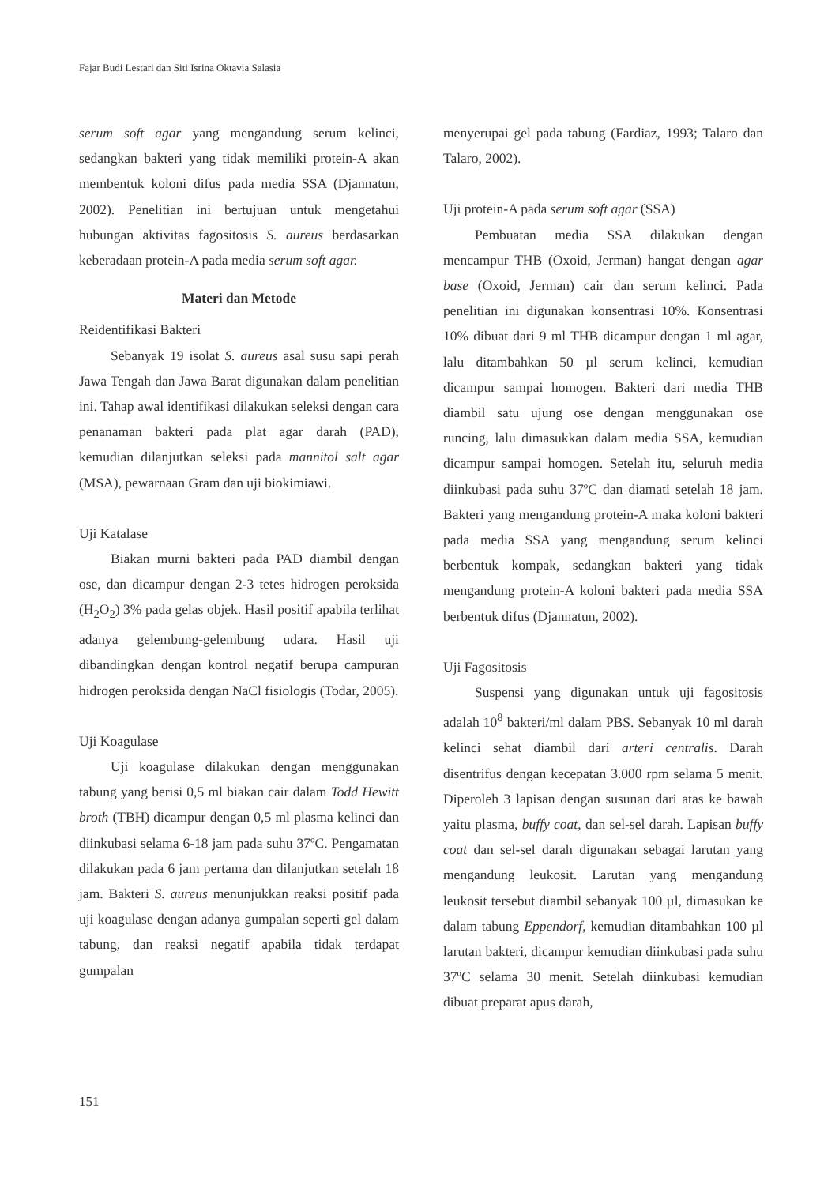Fajar Budi Lestari dan Siti Isrina Oktavia Salasia
serum soft agar yang mengandung serum kelinci, sedangkan bakteri yang tidak memiliki protein-A akan membentuk koloni difus pada media SSA (Djannatun, 2002). Penelitian ini bertujuan untuk mengetahui hubungan aktivitas fagositosis S. aureus berdasarkan keberadaan protein-A pada media serum soft agar.
Materi dan Metode
Reidentifikasi Bakteri
Sebanyak 19 isolat S. aureus asal susu sapi perah Jawa Tengah dan Jawa Barat digunakan dalam penelitian ini. Tahap awal identifikasi dilakukan seleksi dengan cara penanaman bakteri pada plat agar darah (PAD), kemudian dilanjutkan seleksi pada mannitol salt agar (MSA), pewarnaan Gram dan uji biokimiawi.
Uji Katalase
Biakan murni bakteri pada PAD diambil dengan ose, dan dicampur dengan 2-3 tetes hidrogen peroksida (H<sub>2</sub>O<sub>2</sub>) 3% pada gelas objek. Hasil positif apabila terlihat adanya gelembung-gelembung udara. Hasil uji dibandingkan dengan kontrol negatif berupa campuran hidrogen peroksida dengan NaCl fisiologis (Todar, 2005).
Uji Koagulase
Uji koagulase dilakukan dengan menggunakan tabung yang berisi 0,5 ml biakan cair dalam Todd Hewitt broth (TBH) dicampur dengan 0,5 ml plasma kelinci dan diinkubasi selama 6-18 jam pada suhu 37ºC. Pengamatan dilakukan pada 6 jam pertama dan dilanjutkan setelah 18 jam. Bakteri S. aureus menunjukkan reaksi positif pada uji koagulase dengan adanya gumpalan seperti gel dalam tabung, dan reaksi negatif apabila tidak terdapat gumpalan
menyerupai gel pada tabung (Fardiaz, 1993; Talaro dan Talaro, 2002).
Uji protein-A pada serum soft agar (SSA)
Pembuatan media SSA dilakukan dengan mencampur THB (Oxoid, Jerman) hangat dengan agar base (Oxoid, Jerman) cair dan serum kelinci. Pada penelitian ini digunakan konsentrasi 10%. Konsentrasi 10% dibuat dari 9 ml THB dicampur dengan 1 ml agar, lalu ditambahkan 50 µl serum kelinci, kemudian dicampur sampai homogen. Bakteri dari media THB diambil satu ujung ose dengan menggunakan ose runcing, lalu dimasukkan dalam media SSA, kemudian dicampur sampai homogen. Setelah itu, seluruh media diinkubasi pada suhu 37ºC dan diamati setelah 18 jam. Bakteri yang mengandung protein-A maka koloni bakteri pada media SSA yang mengandung serum kelinci berbentuk kompak, sedangkan bakteri yang tidak mengandung protein-A koloni bakteri pada media SSA berbentuk difus (Djannatun, 2002).
Uji Fagositosis
Suspensi yang digunakan untuk uji fagositosis adalah 10<sup>8</sup> bakteri/ml dalam PBS. Sebanyak 10 ml darah kelinci sehat diambil dari arteri centralis. Darah disentrifus dengan kecepatan 3.000 rpm selama 5 menit. Diperoleh 3 lapisan dengan susunan dari atas ke bawah yaitu plasma, buffy coat, dan sel-sel darah. Lapisan buffy coat dan sel-sel darah digunakan sebagai larutan yang mengandung leukosit. Larutan yang mengandung leukosit tersebut diambil sebanyak 100 µl, dimasukan ke dalam tabung Eppendorf, kemudian ditambahkan 100 µl larutan bakteri, dicampur kemudian diinkubasi pada suhu 37ºC selama 30 menit. Setelah diinkubasi kemudian dibuat preparat apus darah,
151